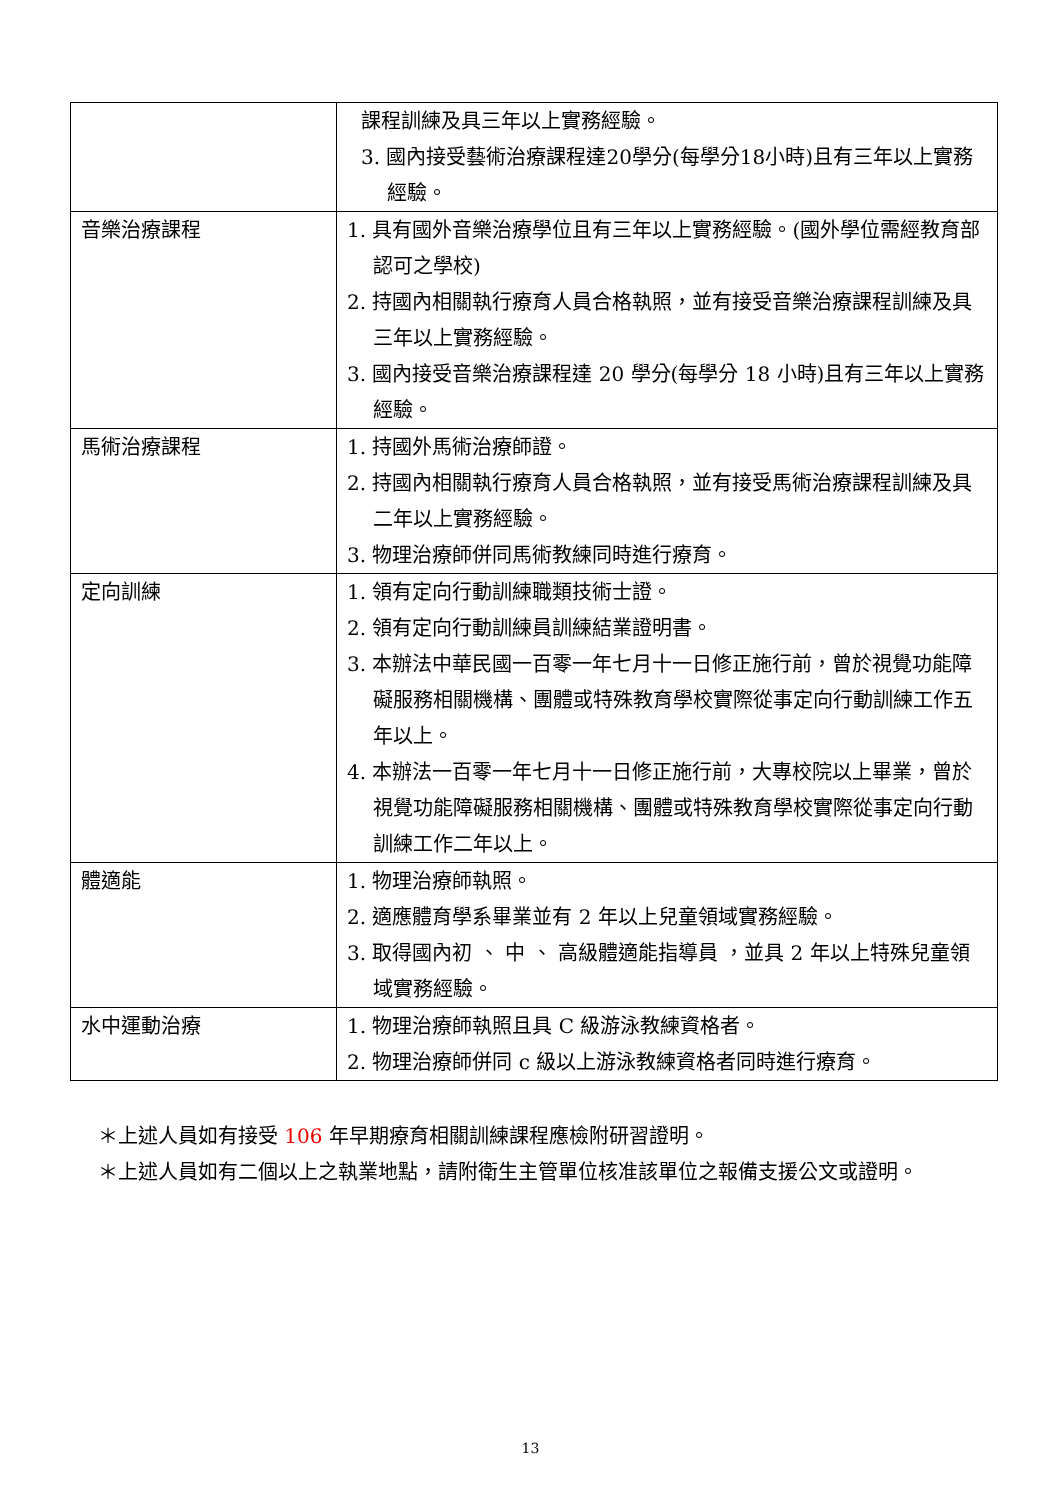| | 課程訓練及具三年以上實務經驗。 3. 國內接受藝術治療課程達20學分(每學分18小時)且有三年以上實務經驗。 |
| 音樂治療課程 | 1. 具有國外音樂治療學位且有三年以上實務經驗。(國外學位需經教育部認可之學校) 2. 持國內相關執行療育人員合格執照，並有接受音樂治療課程訓練及具三年以上實務經驗。 3. 國內接受音樂治療課程達 20 學分(每學分 18 小時)且有三年以上實務經驗。 |
| 馬術治療課程 | 1. 持國外馬術治療師證。 2. 持國內相關執行療育人員合格執照，並有接受馬術治療課程訓練及具二年以上實務經驗。 3. 物理治療師併同馬術教練同時進行療育。 |
| 定向訓練 | 1. 領有定向行動訓練職類技術士證。 2. 領有定向行動訓練員訓練結業證明書。 3. 本辦法中華民國一百零一年七月十一日修正施行前，曾於視覺功能障礙服務相關機構、團體或特殊教育學校實際從事定向行動訓練工作五年以上。 4. 本辦法一百零一年七月十一日修正施行前，大專校院以上畢業，曾於視覺功能障礙服務相關機構、團體或特殊教育學校實際從事定向行動訓練工作二年以上。 |
| 體適能 | 1. 物理治療師執照。 2. 適應體育學系畢業並有 2 年以上兒童領域實務經驗。 3. 取得國內初 、 中 、 高級體適能指導員 ，並具 2 年以上特殊兒童領域實務經驗。 |
| 水中運動治療 | 1. 物理治療師執照且具 C 級游泳教練資格者。 2. 物理治療師併同 c 級以上游泳教練資格者同時進行療育。 |
＊上述人員如有接受 106 年早期療育相關訓練課程應檢附研習證明。
＊上述人員如有二個以上之執業地點，請附衛生主管單位核准該單位之報備支援公文或證明。
13